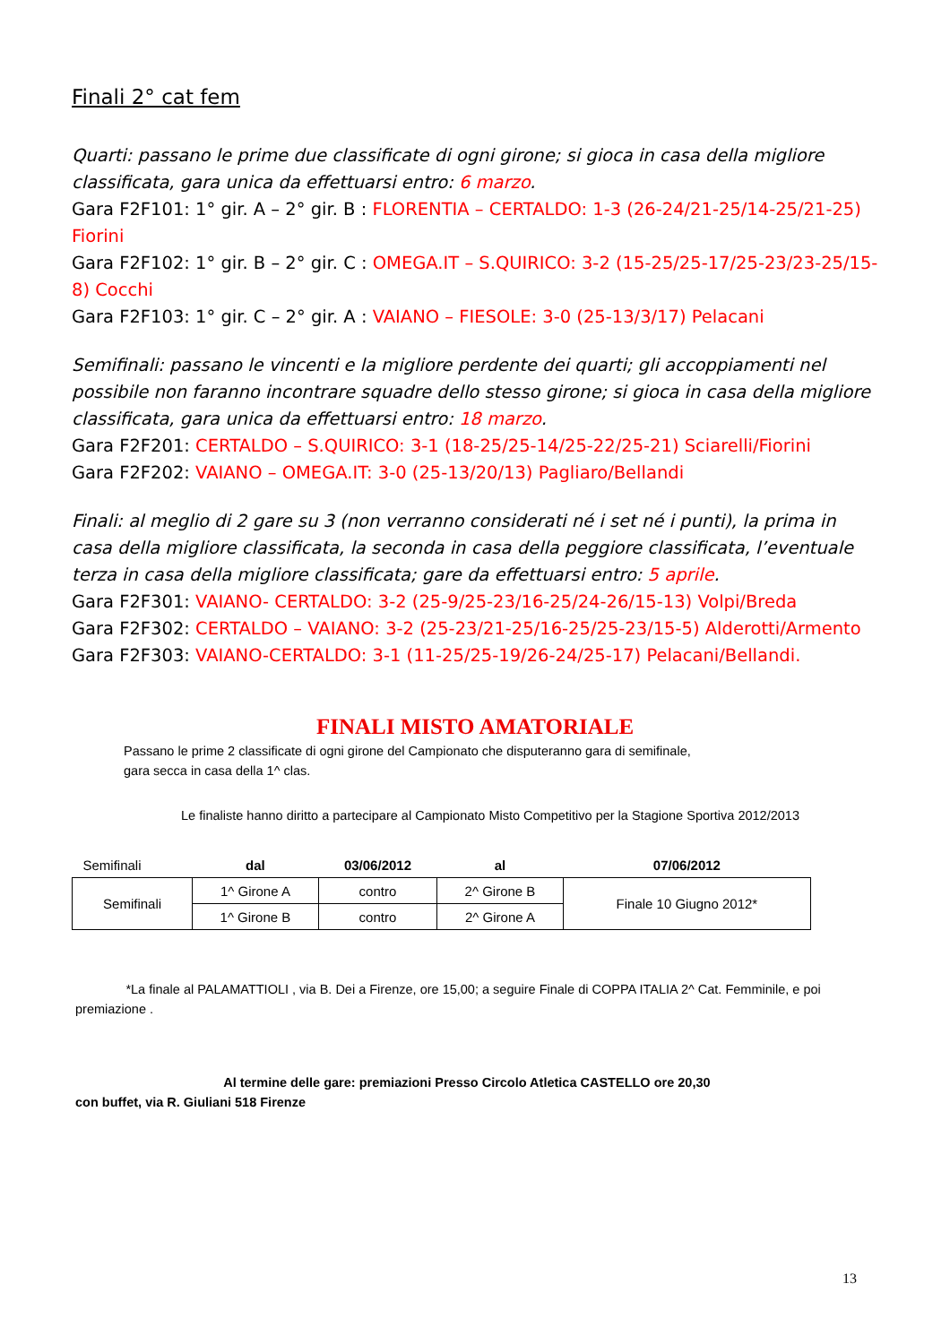Finali 2° cat fem
Quarti: passano le prime due classificate di ogni girone; si gioca in casa della migliore classificata, gara unica da effettuarsi entro: 6 marzo.
Gara F2F101: 1° gir. A – 2° gir. B : FLORENTIA – CERTALDO: 1-3 (26-24/21-25/14-25/21-25) Fiorini
Gara F2F102: 1° gir. B – 2° gir. C : OMEGA.IT – S.QUIRICO: 3-2 (15-25/25-17/25-23/23-25/15-8) Cocchi
Gara F2F103: 1° gir. C – 2° gir. A : VAIANO – FIESOLE: 3-0 (25-13/3/17) Pelacani
Semifinali: passano le vincenti e la migliore perdente dei quarti; gli accoppiamenti nel possibile non faranno incontrare squadre dello stesso girone; si gioca in casa della migliore classificata, gara unica da effettuarsi entro: 18 marzo.
Gara F2F201: CERTALDO – S.QUIRICO: 3-1 (18-25/25-14/25-22/25-21) Sciarelli/Fiorini
Gara F2F202: VAIANO – OMEGA.IT: 3-0 (25-13/20/13) Pagliaro/Bellandi
Finali: al meglio di 2 gare su 3 (non verranno considerati né i set né i punti), la prima in casa della migliore classificata, la seconda in casa della peggiore classificata, l’eventuale terza in casa della migliore classificata; gare da effettuarsi entro: 5 aprile.
Gara F2F301: VAIANO- CERTALDO: 3-2 (25-9/25-23/16-25/24-26/15-13) Volpi/Breda
Gara F2F302: CERTALDO – VAIANO: 3-2 (25-23/21-25/16-25/25-23/15-5) Alderotti/Armento
Gara F2F303: VAIANO-CERTALDO: 3-1 (11-25/25-19/26-24/25-17) Pelacani/Bellandi.
FINALI MISTO AMATORIALE
Passano le prime 2 classificate di ogni girone del Campionato che disputeranno gara di semifinale,
gara secca in casa della 1^ clas.
Le finaliste hanno diritto a partecipare al Campionato Misto Competitivo per la Stagione Sportiva 2012/2013
| Semifinali | dal | 03/06/2012 | al | 07/06/2012 |
| Semifinali | 1^ Girone A | contro | 2^ Girone B | Finale 10 Giugno 2012* |
| | 1^ Girone B | contro | 2^ Girone A | |
*La finale al PALAMATTIOLI , via B. Dei a Firenze, ore 15,00; a seguire Finale di COPPA ITALIA 2^ Cat. Femminile, e poi premiazione .
Al termine delle gare: premiazioni Presso Circolo Atletica CASTELLO ore 20,30
con buffet, via R. Giuliani 518 Firenze
13